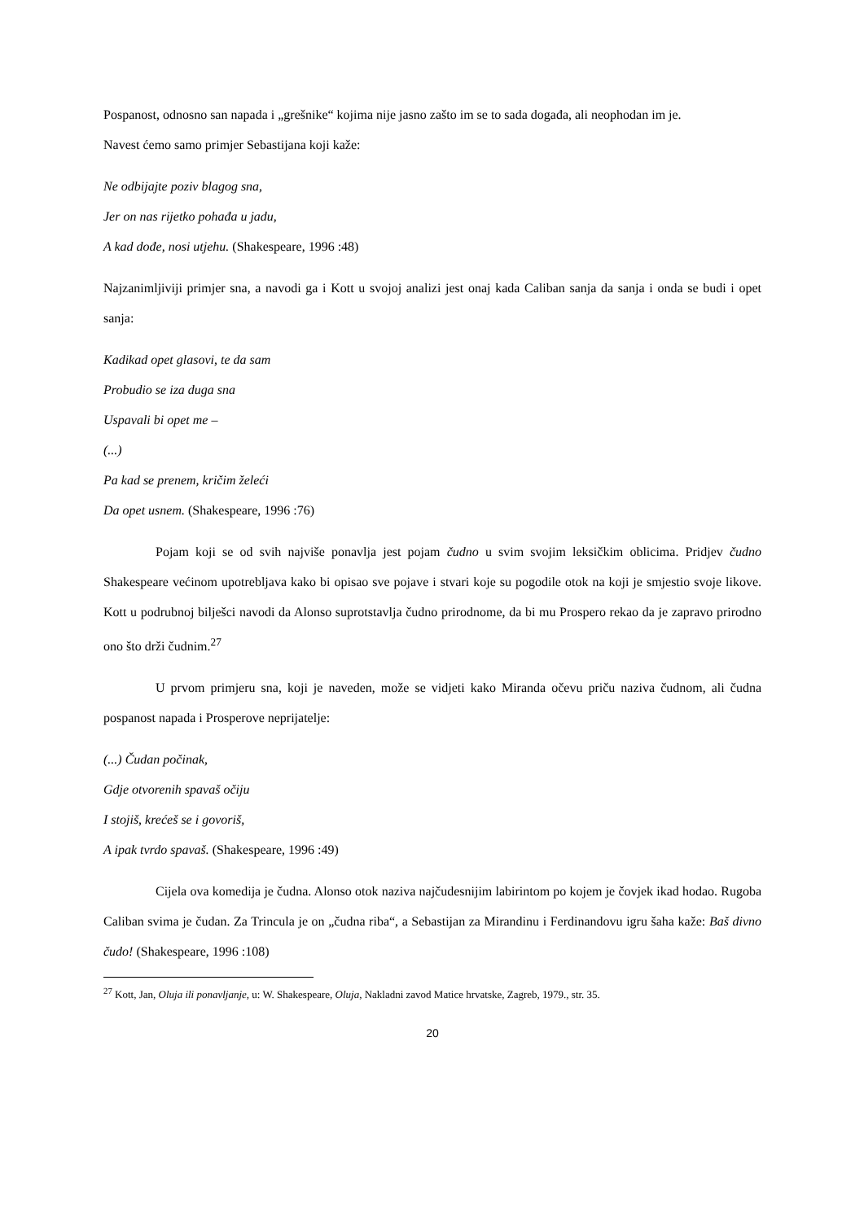Pospanost, odnosno san napada i „grešnike“ kojima nije jasno zašto im se to sada događa, ali neophodan im je.
Navest ćemo samo primjer Sebastijana koji kaže:
Ne odbijajte poziv blagog sna,
Jer on nas rijetko pohađa u jadu,
A kad dođe, nosi utjehu. (Shakespeare, 1996 :48)
Najzanimljiviji primjer sna, a navodi ga i Kott u svojoj analizi jest onaj kada Caliban sanja da sanja i onda se budi i opet sanja:
Kadikad opet glasovi, te da sam
Probudio se iza duga sna
Uspavali bi opet me –
(...)
Pa kad se prenem, kričim želeći
Da opet usnem. (Shakespeare, 1996 :76)
Pojam koji se od svih najviše ponavlja jest pojam čudno u svim svojim leksičkim oblicima. Pridjev čudno Shakespeare većinom upotrebljava kako bi opisao sve pojave i stvari koje su pogodile otok na koji je smjestio svoje likove. Kott u podrubnoj bilješci navodi da Alonso suprotstavlja čudno prirodnome, da bi mu Prospero rekao da je zapravo prirodno ono što drži čudnim.<sup>27</sup>
U prvom primjeru sna, koji je naveden, može se vidjeti kako Miranda očevu priču naziva čudnom, ali čudna pospanost napada i Prosperove neprijatelje:
(...) Čudan počinak,
Gdje otvorenih spavaš očiju
I stojiš, krećeš se i govoriš,
A ipak tvrdo spavaš. (Shakespeare, 1996 :49)
Cijela ova komedija je čudna. Alonso otok naziva najčudesnijim labirintom po kojem je čovjek ikad hodao. Rugoba Caliban svima je čudan. Za Trincula je on „čudna riba“, a Sebastijan za Mirandinu i Ferdinandovu igru šaha kaže: Baš divno čudo! (Shakespeare, 1996 :108)
<sup>27</sup> Kott, Jan, Oluja ili ponavljanje, u: W. Shakespeare, Oluja, Nakladni zavod Matice hrvatske, Zagreb, 1979., str. 35.
20